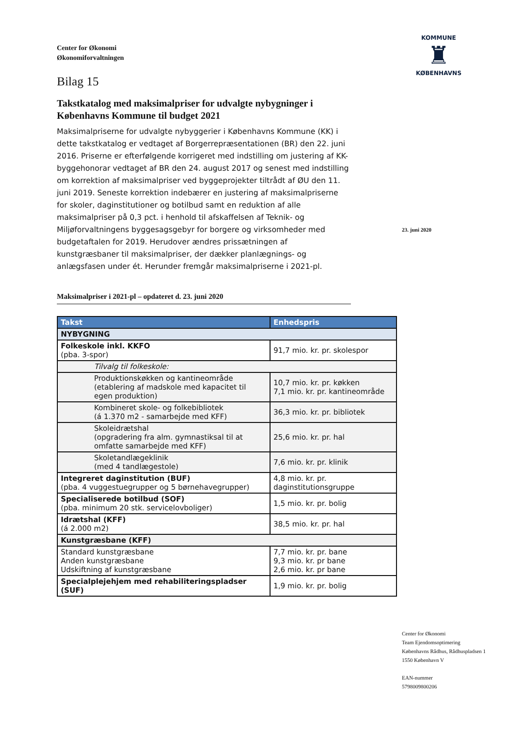Center for Økonomi
Økonomiforvaltningen
Bilag 15
Takstkatalog med maksimalpriser for udvalgte nybygninger i Københavns Kommune til budget 2021
Maksimalpriserne for udvalgte nybyggerier i Københavns Kommune (KK) i dette takstkatalog er vedtaget af Borgerrepræsentationen (BR) den 22. juni 2016. Priserne er efterfølgende korrigeret med indstilling om justering af KK-byggehonorar vedtaget af BR den 24. august 2017 og senest med indstilling om korrektion af maksimalpriser ved byggeprojekter tiltrådt af ØU den 11. juni 2019. Seneste korrektion indebærer en justering af maksimalpriserne for skoler, daginstitutioner og botilbud samt en reduktion af alle maksimalpriser på 0,3 pct. i henhold til afskaffelsen af Teknik- og Miljøforvaltningens byggesagsgebyr for borgere og virksomheder med budgetaftalen for 2019. Herudover ændres prissætningen af kunstgræsbaner til maksimalpriser, der dækker planlægnings- og anlægsfasen under ét. Herunder fremgår maksimalpriserne i 2021-pl.
Maksimalpriser i 2021-pl – opdateret d. 23. juni 2020
| Takst | Enhedspris |
| --- | --- |
| NYBYGNING | |
| Folkeskole inkl. KKFO (pba. 3-spor) | 91,7 mio. kr. pr. skolespor |
| Tilvalg til folkeskole: | |
| Produktionskøkken og kantineområde (etablering af madskole med kapacitet til egen produktion) | 10,7 mio. kr. pr. køkken 7,1 mio. kr. pr. kantineområde |
| Kombineret skole- og folkebibliotek (á 1.370 m2 - samarbejde med KFF) | 36,3 mio. kr. pr. bibliotek |
| Skoleidrætshal (opgradering fra alm. gymnastiksal til at omfatte samarbejde med KFF) | 25,6 mio. kr. pr. hal |
| Skoletandlægeklinik (med 4 tandlægestole) | 7,6 mio. kr. pr. klinik |
| Integreret daginstitution (BUF) (pba. 4 vuggestuegrupper og 5 børnehavegrupper) | 4,8 mio. kr. pr. daginstitutionsgruppe |
| Specialiserede botilbud (SOF) (pba. minimum 20 stk. servicelovboliger) | 1,5 mio. kr. pr. bolig |
| Idrætshal (KFF) (á 2.000 m2) | 38,5 mio. kr. pr. hal |
| Kunstgræsbane (KFF) | |
| Standard kunstgræsbane Anden kunstgræsbane Udskiftning af kunstgræsbane | 7,7 mio. kr. pr. bane 9,3 mio. kr. pr bane 2,6 mio. kr. pr bane |
| Specialplejehjem med rehabiliteringspladser (SUF) | 1,9 mio. kr. pr. bolig |
KOMMUNE
♜
KØBENHAVNS
23. juni 2020
Center for Økonomi
Team Ejendomsoptimering
Københavns Rådhus, Rådhuspladsen 1
1550 København V
EAN-nummer
5798009800206